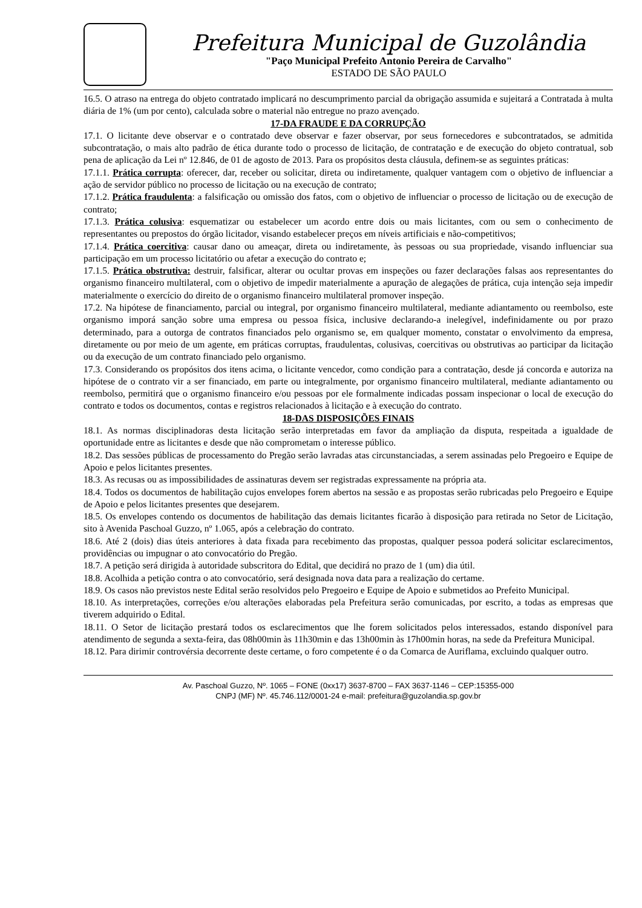Prefeitura Municipal de Guzolândia
"Paço Municipal Prefeito Antonio Pereira de Carvalho"
ESTADO DE SÃO PAULO
16.5. O atraso na entrega do objeto contratado implicará no descumprimento parcial da obrigação assumida e sujeitará a Contratada à multa diária de 1% (um por cento), calculada sobre o material não entregue no prazo avençado.
17-DA FRAUDE E DA CORRUPÇÃO
17.1. O licitante deve observar e o contratado deve observar e fazer observar, por seus fornecedores e subcontratados, se admitida subcontratação, o mais alto padrão de ética durante todo o processo de licitação, de contratação e de execução do objeto contratual, sob pena de aplicação da Lei nº 12.846, de 01 de agosto de 2013. Para os propósitos desta cláusula, definem-se as seguintes práticas:
17.1.1. Prática corrupta: oferecer, dar, receber ou solicitar, direta ou indiretamente, qualquer vantagem com o objetivo de influenciar a ação de servidor público no processo de licitação ou na execução de contrato;
17.1.2. Prática fraudulenta: a falsificação ou omissão dos fatos, com o objetivo de influenciar o processo de licitação ou de execução de contrato;
17.1.3. Prática colusiva: esquematizar ou estabelecer um acordo entre dois ou mais licitantes, com ou sem o conhecimento de representantes ou prepostos do órgão licitador, visando estabelecer preços em níveis artificiais e não-competitivos;
17.1.4. Prática coercitiva: causar dano ou ameaçar, direta ou indiretamente, às pessoas ou sua propriedade, visando influenciar sua participação em um processo licitatório ou afetar a execução do contrato e;
17.1.5. Prática obstrutiva: destruir, falsificar, alterar ou ocultar provas em inspeções ou fazer declarações falsas aos representantes do organismo financeiro multilateral, com o objetivo de impedir materialmente a apuração de alegações de prática, cuja intenção seja impedir materialmente o exercício do direito de o organismo financeiro multilateral promover inspeção.
17.2. Na hipótese de financiamento, parcial ou integral, por organismo financeiro multilateral, mediante adiantamento ou reembolso, este organismo imporá sanção sobre uma empresa ou pessoa física, inclusive declarando-a inelegível, indefinidamente ou por prazo determinado, para a outorga de contratos financiados pelo organismo se, em qualquer momento, constatar o envolvimento da empresa, diretamente ou por meio de um agente, em práticas corruptas, fraudulentas, colusivas, coercitivas ou obstrutivas ao participar da licitação ou da execução de um contrato financiado pelo organismo.
17.3. Considerando os propósitos dos itens acima, o licitante vencedor, como condição para a contratação, desde já concorda e autoriza na hipótese de o contrato vir a ser financiado, em parte ou integralmente, por organismo financeiro multilateral, mediante adiantamento ou reembolso, permitirá que o organismo financeiro e/ou pessoas por ele formalmente indicadas possam inspecionar o local de execução do contrato e todos os documentos, contas e registros relacionados à licitação e à execução do contrato.
18-DAS DISPOSIÇÕES FINAIS
18.1. As normas disciplinadoras desta licitação serão interpretadas em favor da ampliação da disputa, respeitada a igualdade de oportunidade entre as licitantes e desde que não comprometam o interesse público.
18.2. Das sessões públicas de processamento do Pregão serão lavradas atas circunstanciadas, a serem assinadas pelo Pregoeiro e Equipe de Apoio e pelos licitantes presentes.
18.3. As recusas ou as impossibilidades de assinaturas devem ser registradas expressamente na própria ata.
18.4. Todos os documentos de habilitação cujos envelopes forem abertos na sessão e as propostas serão rubricadas pelo Pregoeiro e Equipe de Apoio e pelos licitantes presentes que desejarem.
18.5. Os envelopes contendo os documentos de habilitação das demais licitantes ficarão à disposição para retirada no Setor de Licitação, sito à Avenida Paschoal Guzzo, nº 1.065, após a celebração do contrato.
18.6. Até 2 (dois) dias úteis anteriores à data fixada para recebimento das propostas, qualquer pessoa poderá solicitar esclarecimentos, providências ou impugnar o ato convocatório do Pregão.
18.7. A petição será dirigida à autoridade subscritora do Edital, que decidirá no prazo de 1 (um) dia útil.
18.8. Acolhida a petição contra o ato convocatório, será designada nova data para a realização do certame.
18.9. Os casos não previstos neste Edital serão resolvidos pelo Pregoeiro e Equipe de Apoio e submetidos ao Prefeito Municipal.
18.10. As interpretações, correções e/ou alterações elaboradas pela Prefeitura serão comunicadas, por escrito, a todas as empresas que tiverem adquirido o Edital.
18.11. O Setor de licitação prestará todos os esclarecimentos que lhe forem solicitados pelos interessados, estando disponível para atendimento de segunda a sexta-feira, das 08h00min às 11h30min e das 13h00min às 17h00min horas, na sede da Prefeitura Municipal.
18.12. Para dirimir controvérsia decorrente deste certame, o foro competente é o da Comarca de Auriflama, excluindo qualquer outro.
Av. Paschoal Guzzo, Nº. 1065 – FONE (0xx17) 3637-8700 – FAX 3637-1146 – CEP:15355-000
CNPJ (MF) Nº. 45.746.112/0001-24 e-mail: prefeitura@guzolandia.sp.gov.br